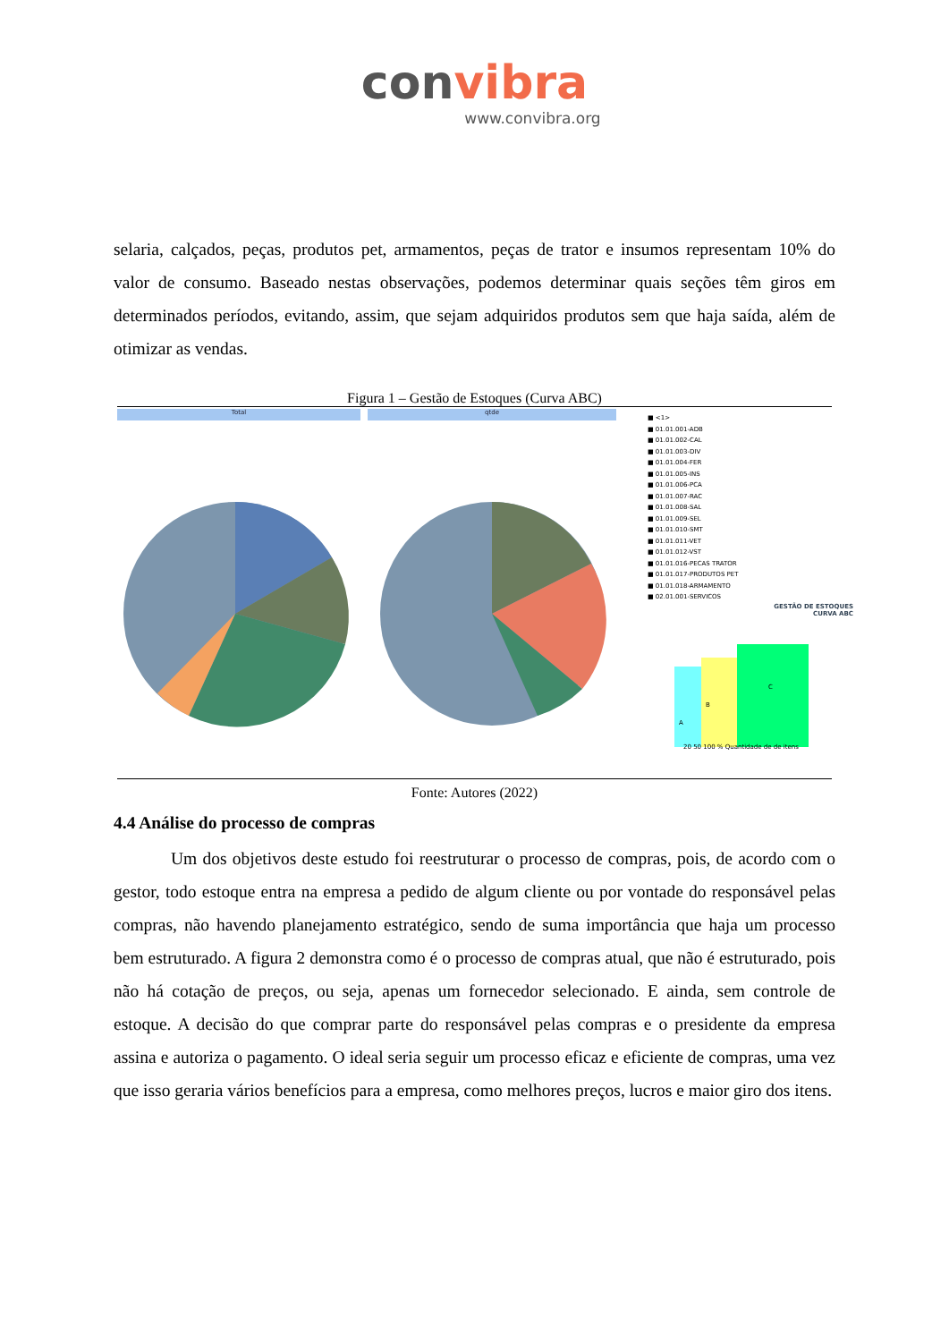convibra
www.convibra.org
selaria, calçados, peças, produtos pet, armamentos, peças de trator e insumos representam 10% do valor de consumo. Baseado nestas observações, podemos determinar quais seções têm giros em determinados períodos, evitando, assim, que sejam adquiridos produtos sem que haja saída, além de otimizar as vendas.
Figura 1 – Gestão de Estoques (Curva ABC)
Total qtde
■ <1>
■ 01.01.001-ADB
■ 01.01.002-CAL
■ 01.01.003-DIV
■ 01.01.004-FER
■ 01.01.005-INS
■ 01.01.006-PCA
■ 01.01.007-RAC
■ 01.01.008-SAL
■ 01.01.009-SEL
■ 01.01.010-SMT
■ 01.01.011-VET
■ 01.01.012-VST
■ 01.01.016-PECAS TRATOR
■ 01.01.017-PRODUTOS PET
■ 01.01.018-ARMAMENTO
■ 02.01.001-SERVICOS
GESTÃO DE ESTOQUES
CURVA ABC
B
C
A
20 50 100 % Quantidade de de itens
Fonte: Autores (2022)
4.4 Análise do processo de compras
Um dos objetivos deste estudo foi reestruturar o processo de compras, pois, de acordo com o gestor, todo estoque entra na empresa a pedido de algum cliente ou por vontade do responsável pelas compras, não havendo planejamento estratégico, sendo de suma importância que haja um processo bem estruturado. A figura 2 demonstra como é o processo de compras atual, que não é estruturado, pois não há cotação de preços, ou seja, apenas um fornecedor selecionado. E ainda, sem controle de estoque. A decisão do que comprar parte do responsável pelas compras e o presidente da empresa assina e autoriza o pagamento. O ideal seria seguir um processo eficaz e eficiente de compras, uma vez que isso geraria vários benefícios para a empresa, como melhores preços, lucros e maior giro dos itens.